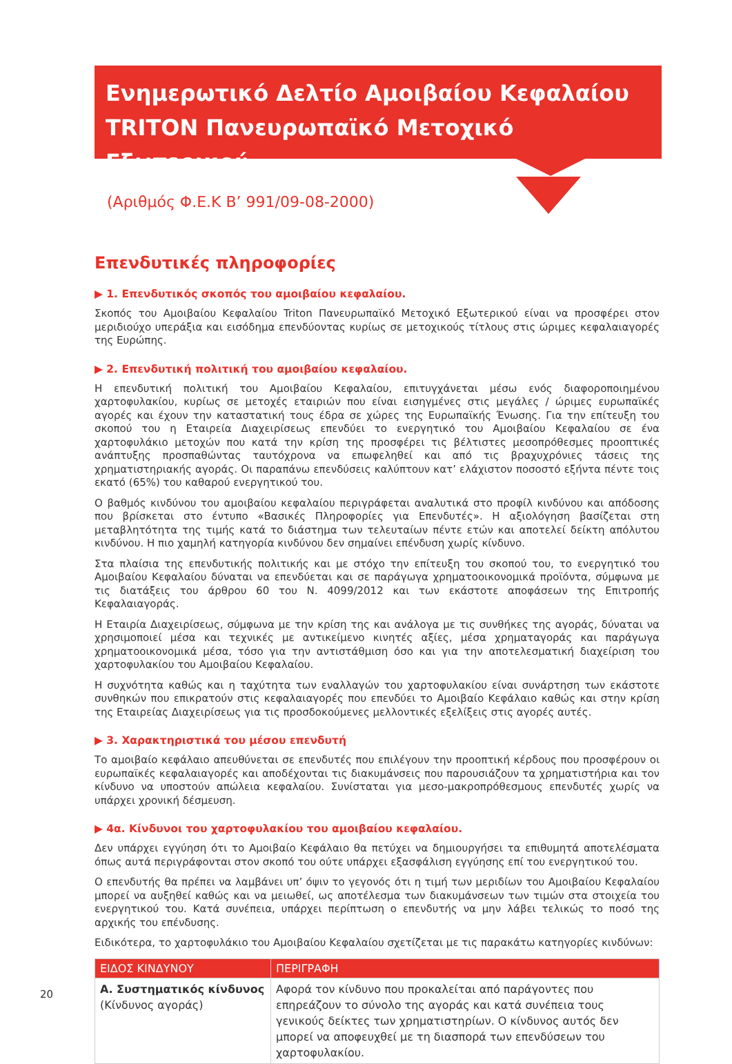Ενημερωτικό Δελτίο Αμοιβαίου Κεφαλαίου
TRITON Πανευρωπαϊκό Μετοχικό Εξωτερικού
(Αριθμός Φ.Ε.Κ Β’ 991/09-08-2000)
Επενδυτικές πληροφορίες
▶ 1. Επενδυτικός σκοπός του αμοιβαίου κεφαλαίου.
Σκοπός του Αμοιβαίου Κεφαλαίου Triton Πανευρωπαϊκό Μετοχικό Εξωτερικού είναι να προσφέρει στον μεριδιούχο υπεράξια και εισόδημα επενδύοντας κυρίως σε μετοχικούς τίτλους στις ώριμες κεφαλαιαγορές της Ευρώπης.
▶ 2. Επενδυτική πολιτική του αμοιβαίου κεφαλαίου.
Η επενδυτική πολιτική του Αμοιβαίου Κεφαλαίου, επιτυγχάνεται μέσω ενός διαφοροποιημένου χαρτοφυλακίου, κυρίως σε μετοχές εταιριών που είναι εισηγμένες στις μεγάλες / ώριμες ευρωπαϊκές αγορές και έχουν την καταστατική τους έδρα σε χώρες της Ευρωπαϊκής Ένωσης. Για την επίτευξη του σκοπού του η Εταιρεία Διαχειρίσεως επενδύει το ενεργητικό του Αμοιβαίου Κεφαλαίου σε ένα χαρτοφυλάκιο μετοχών που κατά την κρίση της προσφέρει τις βέλτιστες μεσοπρόθεσμες προοπτικές ανάπτυξης προσπαθώντας ταυτόχρονα να επωφεληθεί και από τις βραχυχρόνιες τάσεις της χρηματιστηριακής αγοράς. Οι παραπάνω επενδύσεις καλύπτουν κατ’ ελάχιστον ποσοστό εξήντα πέντε τοις εκατό (65%) του καθαρού ενεργητικού του.
Ο βαθμός κινδύνου του αμοιβαίου κεφαλαίου περιγράφεται αναλυτικά στο προφίλ κινδύνου και απόδοσης που βρίσκεται στο έντυπο «Βασικές Πληροφορίες για Επενδυτές». Η αξιολόγηση βασίζεται στη μεταβλητότητα της τιμής κατά το διάστημα των τελευταίων πέντε ετών και αποτελεί δείκτη απόλυτου κινδύνου. Η πιο χαμηλή κατηγορία κινδύνου δεν σημαίνει επένδυση χωρίς κίνδυνο.
Στα πλαίσια της επενδυτικής πολιτικής και με στόχο την επίτευξη του σκοπού του, το ενεργητικό του Αμοιβαίου Κεφαλαίου δύναται να επενδύεται και σε παράγωγα χρηματοοικονομικά προϊόντα, σύμφωνα με τις διατάξεις του άρθρου 60 του Ν. 4099/2012 και των εκάστοτε αποφάσεων της Επιτροπής Κεφαλαιαγοράς.
Η Εταιρία Διαχειρίσεως, σύμφωνα με την κρίση της και ανάλογα με τις συνθήκες της αγοράς, δύναται να χρησιμοποιεί μέσα και τεχνικές με αντικείμενο κινητές αξίες, μέσα χρηματαγοράς και παράγωγα χρηματοοικονομικά μέσα, τόσο για την αντιστάθμιση όσο και για την αποτελεσματική διαχείριση του χαρτοφυλακίου του Αμοιβαίου Κεφαλαίου.
Η συχνότητα καθώς και η ταχύτητα των εναλλαγών του χαρτοφυλακίου είναι συνάρτηση των εκάστοτε συνθηκών που επικρατούν στις κεφαλαιαγορές που επενδύει το Αμοιβαίο Κεφάλαιο καθώς και στην κρίση της Εταιρείας Διαχειρίσεως για τις προσδοκούμενες μελλοντικές εξελίξεις στις αγορές αυτές.
▶ 3. Χαρακτηριστικά του μέσου επενδυτή
Το αμοιβαίο κεφάλαιο απευθύνεται σε επενδυτές που επιλέγουν την προοπτική κέρδους που προσφέρουν οι ευρωπαϊκές κεφαλαιαγορές και αποδέχονται τις διακυμάνσεις που παρουσιάζουν τα χρηματιστήρια και τον κίνδυνο να υποστούν απώλεια κεφαλαίου. Συνίσταται για μεσο-μακροπρόθεσμους επενδυτές χωρίς να υπάρχει χρονική δέσμευση.
▶ 4α. Κίνδυνοι του χαρτοφυλακίου του αμοιβαίου κεφαλαίου.
Δεν υπάρχει εγγύηση ότι το Αμοιβαίο Κεφάλαιο θα πετύχει να δημιουργήσει τα επιθυμητά αποτελέσματα όπως αυτά περιγράφονται στον σκοπό του ούτε υπάρχει εξασφάλιση εγγύησης επί του ενεργητικού του.
Ο επενδυτής θα πρέπει να λαμβάνει υπ’ όψιν το γεγονός ότι η τιμή των μεριδίων του Αμοιβαίου Κεφαλαίου μπορεί να αυξηθεί καθώς και να μειωθεί, ως αποτέλεσμα των διακυμάνσεων των τιμών στα στοιχεία του ενεργητικού του. Κατά συνέπεια, υπάρχει περίπτωση ο επενδυτής να μην λάβει τελικώς το ποσό της αρχικής του επένδυσης.
Ειδικότερα, το χαρτοφυλάκιο του Αμοιβαίου Κεφαλαίου σχετίζεται με τις παρακάτω κατηγορίες κινδύνων:
| ΕΙΔΟΣ ΚΙΝΔΥΝΟΥ | ΠΕΡΙΓΡΑΦΗ |
| --- | --- |
| Α. Συστηματικός κίνδυνος (Κίνδυνος αγοράς) | Αφορά τον κίνδυνο που προκαλείται από παράγοντες που επηρεάζουν το σύνολο της αγοράς και κατά συνέπεια τους γενικούς δείκτες των χρηματιστηρίων. Ο κίνδυνος αυτός δεν μπορεί να αποφευχθεί με τη διασπορά των επενδύσεων του χαρτοφυλακίου. |
20